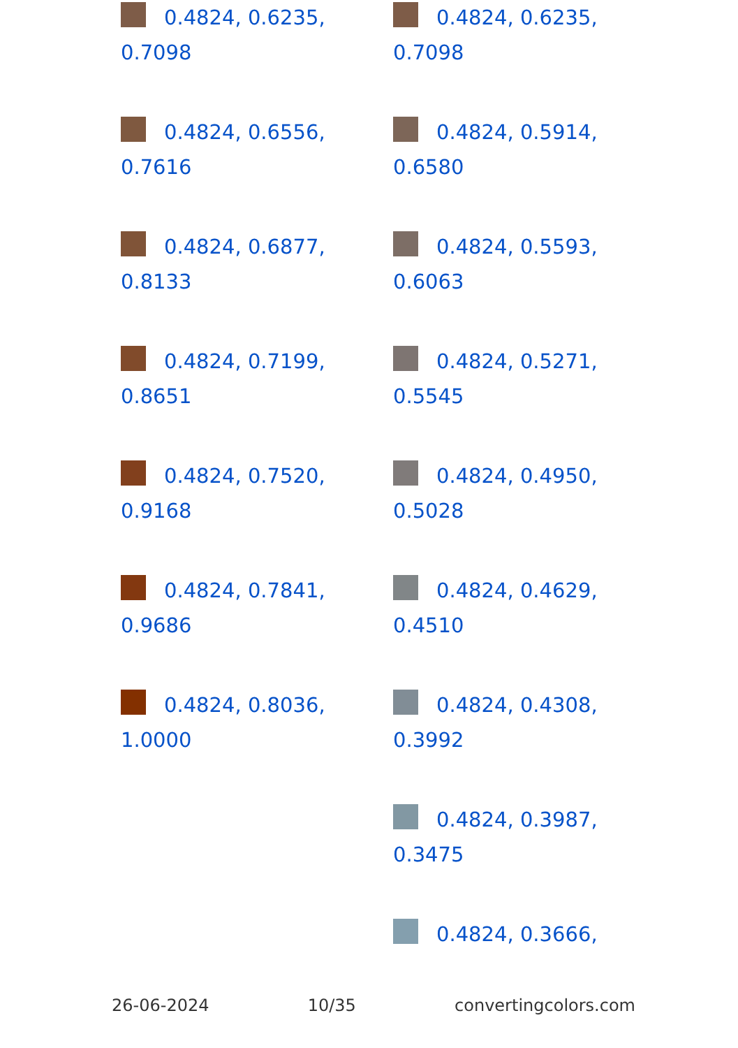0.4824, 0.6235, 0.7098
0.4824, 0.6556, 0.7616
0.4824, 0.6877, 0.8133
0.4824, 0.7199, 0.8651
0.4824, 0.7520, 0.9168
0.4824, 0.7841, 0.9686
0.4824, 0.8036, 1.0000
0.4824, 0.6235, 0.7098
0.4824, 0.5914, 0.6580
0.4824, 0.5593, 0.6063
0.4824, 0.5271, 0.5545
0.4824, 0.4950, 0.5028
0.4824, 0.4629, 0.4510
0.4824, 0.4308, 0.3992
0.4824, 0.3987, 0.3475
0.4824, 0.3666,
26-06-2024 10/35 convertingcolors.com